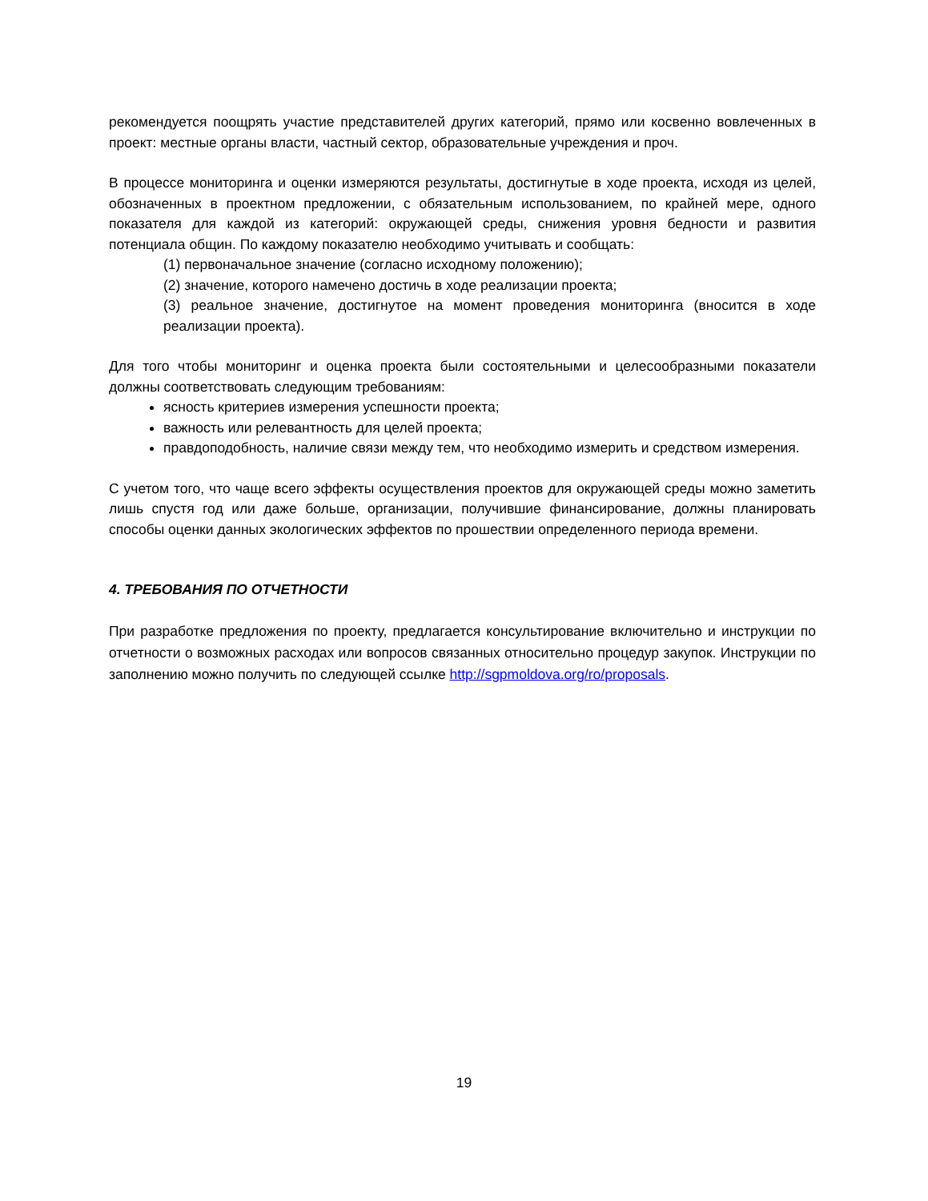рекомендуется поощрять участие представителей других категорий, прямо или косвенно вовлеченных в проект: местные органы власти, частный сектор, образовательные учреждения и проч.
В процессе мониторинга и оценки измеряются результаты, достигнутые в ходе проекта, исходя из целей, обозначенных в проектном предложении, с обязательным использованием, по крайней мере, одного показателя для каждой из категорий: окружающей среды, снижения уровня бедности и развития потенциала общин. По каждому показателю необходимо учитывать и сообщать:
(1) первоначальное значение (согласно исходному положению);
(2) значение, которого намечено достичь в ходе реализации проекта;
(3) реальное значение, достигнутое на момент проведения мониторинга (вносится в ходе реализации проекта).
Для того чтобы мониторинг и оценка проекта были состоятельными и целесообразными показатели должны соответствовать следующим требованиям:
ясность критериев измерения успешности проекта;
важность или релевантность для целей проекта;
правдоподобность, наличие связи между тем, что необходимо измерить и средством измерения.
С учетом того, что чаще всего эффекты осуществления проектов для окружающей среды можно заметить лишь спустя год или даже больше, организации, получившие финансирование, должны планировать способы оценки данных экологических эффектов по прошествии определенного периода времени.
4. ТРЕБОВАНИЯ ПО ОТЧЕТНОСТИ
При разработке предложения по проекту, предлагается консультирование включительно и инструкции по отчетности о возможных расходах или вопросов связанных относительно процедур закупок. Инструкции по заполнению можно получить по следующей ссылке http://sgpmoldova.org/ro/proposals.
19